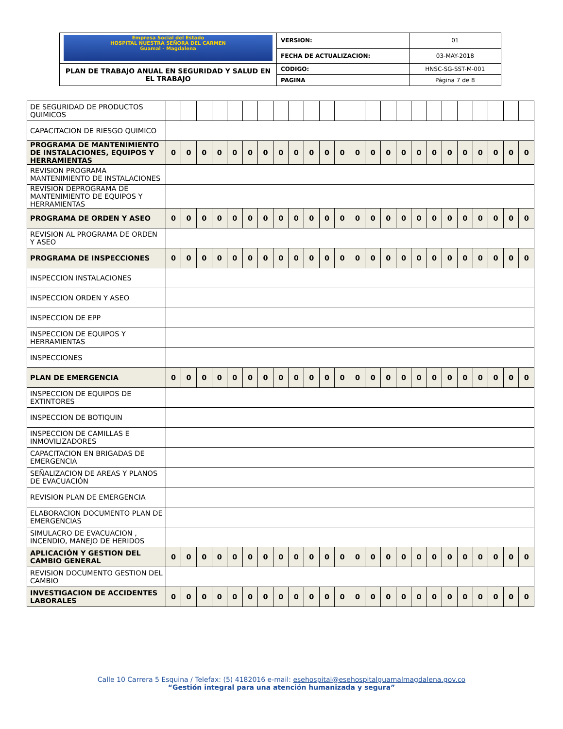| Empresa Social del Estado HOSPITAL NUESTRA SEÑORA DEL CARMEN Guamal - Magdalena | VERSION: | 01 |
| | FECHA DE ACTUALIZACION: | 03-MAY-2018 |
| PLAN DE TRABAJO ANUAL EN SEGURIDAD Y SALUD EN EL TRABAJO | CODIGO: | HNSC-SG-SST-M-001 |
| | PAGINA | Página 7 de 8 |
| DE SEGURIDAD DE PRODUCTOS QUIMICOS | | | | | | | | | | | | | | | | | | | | | | | | |
| CAPACITACION DE RIESGO QUIMICO | | | | | | | | | | | | | | | | | | | | | | | | |
| PROGRAMA DE MANTENIMIENTO DE INSTALACIONES, EQUIPOS Y HERRAMIENTAS | 0 | 0 | 0 | 0 | 0 | 0 | 0 | 0 | 0 | 0 | 0 | 0 | 0 | 0 | 0 | 0 | 0 | 0 | 0 | 0 | 0 | 0 | 0 | 0 |
| REVISION PROGRAMA MANTENIMIENTO DE INSTALACIONES | | | | | | | | | | | | | | | | | | | | | | | | |
| REVISION DEPROGRAMA DE MANTENIMIENTO DE EQUIPOS Y HERRAMIENTAS | | | | | | | | | | | | | | | | | | | | | | | | |
| PROGRAMA DE ORDEN Y ASEO | 0 | 0 | 0 | 0 | 0 | 0 | 0 | 0 | 0 | 0 | 0 | 0 | 0 | 0 | 0 | 0 | 0 | 0 | 0 | 0 | 0 | 0 | 0 | 0 |
| REVISION AL PROGRAMA DE ORDEN Y ASEO | | | | | | | | | | | | | | | | | | | | | | | | |
| PROGRAMA DE INSPECCIONES | 0 | 0 | 0 | 0 | 0 | 0 | 0 | 0 | 0 | 0 | 0 | 0 | 0 | 0 | 0 | 0 | 0 | 0 | 0 | 0 | 0 | 0 | 0 | 0 |
| INSPECCION INSTALACIONES | | | | | | | | | | | | | | | | | | | | | | | | |
| INSPECCION ORDEN Y ASEO | | | | | | | | | | | | | | | | | | | | | | | | |
| INSPECCION DE EPP | | | | | | | | | | | | | | | | | | | | | | | | |
| INSPECCION DE EQUIPOS Y HERRAMIENTAS | | | | | | | | | | | | | | | | | | | | | | | | |
| INSPECCIONES | | | | | | | | | | | | | | | | | | | | | | | | |
| PLAN DE EMERGENCIA | 0 | 0 | 0 | 0 | 0 | 0 | 0 | 0 | 0 | 0 | 0 | 0 | 0 | 0 | 0 | 0 | 0 | 0 | 0 | 0 | 0 | 0 | 0 | 0 |
| INSPECCION DE EQUIPOS DE EXTINTORES | | | | | | | | | | | | | | | | | | | | | | | | |
| INSPECCION DE BOTIQUIN | | | | | | | | | | | | | | | | | | | | | | | | |
| INSPECCION DE CAMILLAS E INMOVILIZADORES | | | | | | | | | | | | | | | | | | | | | | | | |
| CAPACITACION EN BRIGADAS DE EMERGENCIA | | | | | | | | | | | | | | | | | | | | | | | | |
| SEÑALIZACION DE AREAS Y PLANOS DE EVACUACIÓN | | | | | | | | | | | | | | | | | | | | | | | | |
| REVISION PLAN DE EMERGENCIA | | | | | | | | | | | | | | | | | | | | | | | | |
| ELABORACION DOCUMENTO PLAN DE EMERGENCIAS | | | | | | | | | | | | | | | | | | | | | | | | |
| SIMULACRO DE EVACUACION , INCENDIO, MANEJO DE HERIDOS | | | | | | | | | | | | | | | | | | | | | | | | |
| APLICACIÓN Y GESTION DEL CAMBIO GENERAL | 0 | 0 | 0 | 0 | 0 | 0 | 0 | 0 | 0 | 0 | 0 | 0 | 0 | 0 | 0 | 0 | 0 | 0 | 0 | 0 | 0 | 0 | 0 | 0 |
| REVISION DOCUMENTO GESTION DEL CAMBIO | | | | | | | | | | | | | | | | | | | | | | | | |
| INVESTIGACION DE ACCIDENTES LABORALES | 0 | 0 | 0 | 0 | 0 | 0 | 0 | 0 | 0 | 0 | 0 | 0 | 0 | 0 | 0 | 0 | 0 | 0 | 0 | 0 | 0 | 0 | 0 | 0 |
Calle 10 Carrera 5 Esquina / Telefax: (5) 4182016 e-mail: esehospital@esehospitalguamalmagdalena.gov.co
“Gestión integral para una atención humanizada y segura”